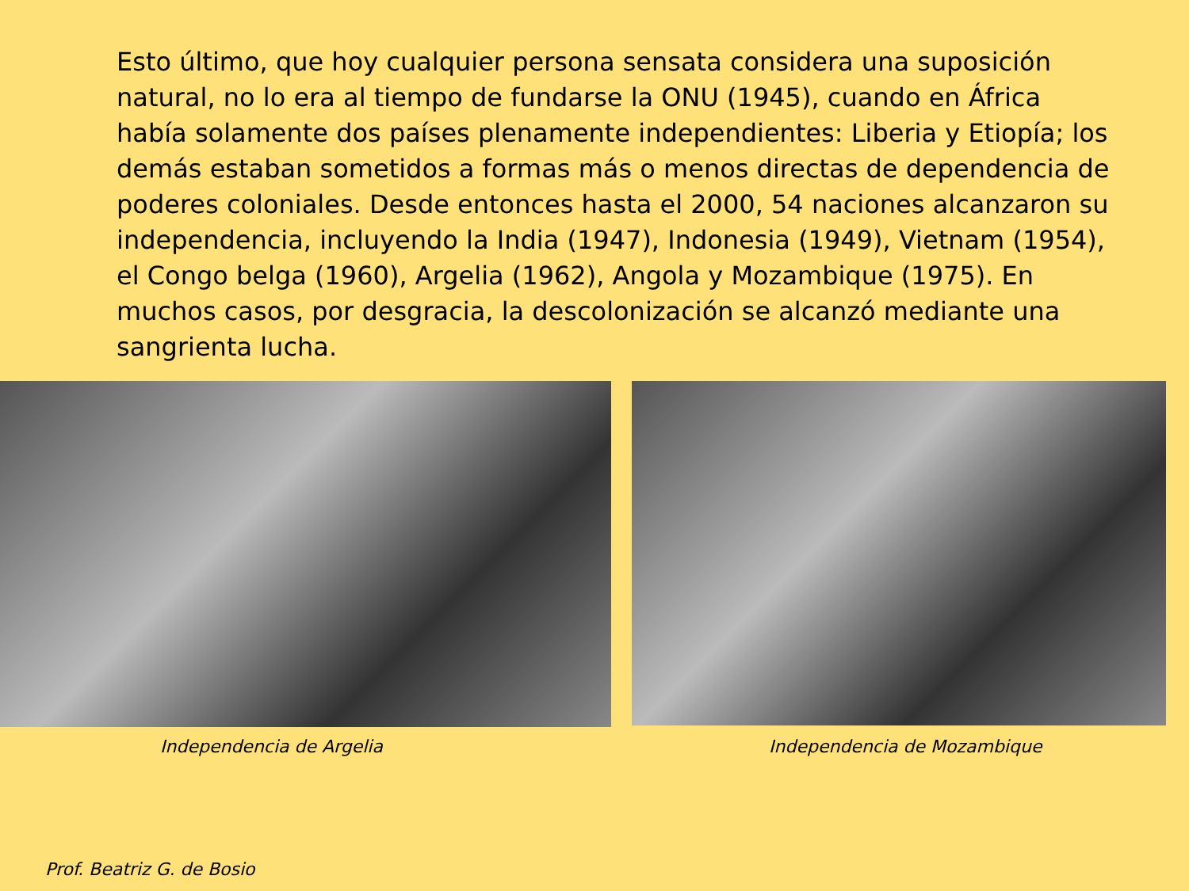Esto último, que hoy cualquier persona sensata considera una suposición natural, no lo era al tiempo de fundarse la ONU (1945), cuando en África había solamente dos países plenamente independientes: Liberia y Etiopía; los demás estaban sometidos a formas más o menos directas de dependencia de poderes coloniales. Desde entonces hasta el 2000, 54 naciones alcanzaron su independencia, incluyendo la India (1947), Indonesia (1949), Vietnam (1954), el Congo belga (1960), Argelia (1962), Angola y Mozambique (1975). En muchos casos, por desgracia, la descolonización se alcanzó mediante una sangrienta lucha.
Independencia de Argelia Independencia de Mozambique
Prof. Beatriz G. de Bosio